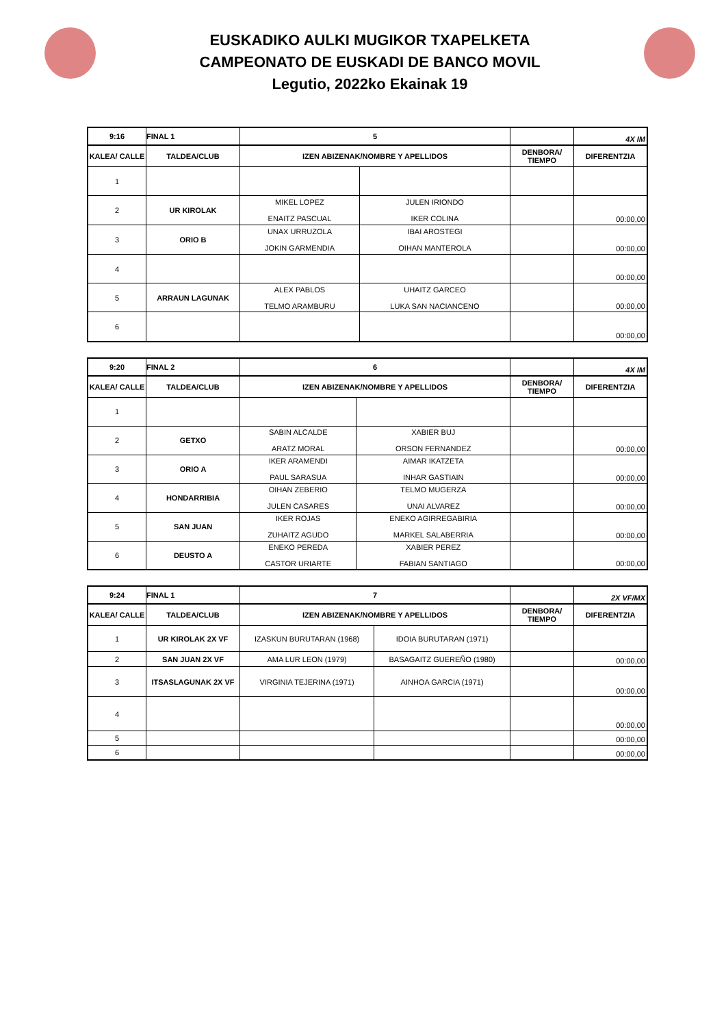EUSKADIKO AULKI MUGIKOR TXAPELKETA
CAMPEONATO DE EUSKADI DE BANCO MOVIL
Legutio, 2022ko Ekainak 19
| 9:16 | FINAL 1 | 5 | | | 4X IM |
| KALEA/ CALLE | TALDEA/CLUB | IZEN ABIZENAK/NOMBRE Y APELLIDOS | | DENBORA/ TIEMPO | DIFERENTZIA |
| 1 | | | | | |
| 2 | UR KIROLAK | MIKEL LOPEZ ENAITZ PASCUAL | JULEN IRIONDO IKER COLINA | | 00:00,00 |
| 3 | ORIO B | UNAX URRUZOLA JOKIN GARMENDIA | IBAI AROSTEGI OIHAN MANTEROLA | | 00:00,00 |
| 4 | | | | | 00:00,00 |
| 5 | ARRAUN LAGUNAK | ALEX PABLOS TELMO ARAMBURU | UHAITZ GARCEO LUKA SAN NACIANCENO | | 00:00,00 |
| 6 | | | | | 00:00,00 |
| 9:20 | FINAL 2 | 6 | | | 4X IM |
| KALEA/ CALLE | TALDEA/CLUB | IZEN ABIZENAK/NOMBRE Y APELLIDOS | | DENBORA/ TIEMPO | DIFERENTZIA |
| 1 | | | | | |
| 2 | GETXO | SABIN ALCALDE ARATZ MORAL | XABIER BUJ ORSON FERNANDEZ | | 00:00,00 |
| 3 | ORIO A | IKER ARAMENDI PAUL SARASUA | AIMAR IKATZETA INHAR GASTIAIN | | 00:00,00 |
| 4 | HONDARRIBIA | OIHAN ZEBERIO JULEN CASARES | TELMO MUGERZA UNAI ALVAREZ | | 00:00,00 |
| 5 | SAN JUAN | IKER ROJAS ZUHAITZ AGUDO | ENEKO AGIRREGABIRIA MARKEL SALABERRIA | | 00:00,00 |
| 6 | DEUSTO A | ENEKO PEREDA CASTOR URIARTE | XABIER PEREZ FABIAN SANTIAGO | | 00:00,00 |
| 9:24 | FINAL 1 | 7 | | | 2X VF/MX |
| KALEA/ CALLE | TALDEA/CLUB | IZEN ABIZENAK/NOMBRE Y APELLIDOS | | DENBORA/ TIEMPO | DIFERENTZIA |
| 1 | UR KIROLAK 2X VF | IZASKUN BURUTARAN (1968) | IDOIA BURUTARAN (1971) | | |
| 2 | SAN JUAN 2X VF | AMA LUR LEON (1979) | BASAGAITZ GUEREÑO (1980) | | 00:00,00 |
| 3 | ITSASLAGUNAK 2X VF | VIRGINIA TEJERINA (1971) | AINHOA GARCIA (1971) | | 00:00,00 |
| 4 | | | | | 00:00,00 |
| 5 | | | | | 00:00,00 |
| 6 | | | | | 00:00,00 |